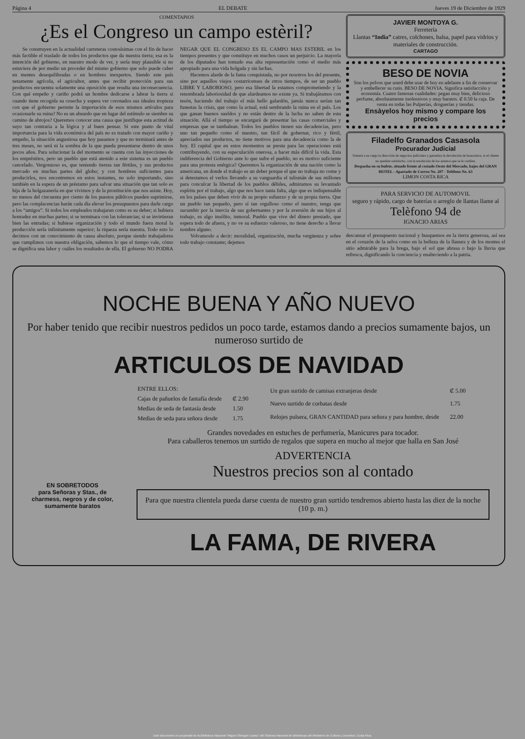Página 4 EL DEBATE Jueves 19 de Diciembre de 1929
COMENTAPIOS
¿Es el Congreso un campo estèril?
Se construyen en la actualidad carreteras costosísimas con el fin de hacer más factible el traslado de todos los productos que da nuestra tierra; esa es la intención del gobierno, en nuestro modo de ver, y sería muy plausible si no estuviera de por medio un proceder del mismo gobierno que solo puede caber en mentes desequilibradas o en hombres inexpertos. Siendo este país netamente agrícola, el agricultor, antes que recibir protección para sus productos encuentra solamente una oposición que resulta una inconsecuencia. Con qué empeño y cariño podrá un hombre dedicarse a labrar la tierra si cuando tiene recogida su cosecha y espera ver coronados sus ideales tropieza con que el gobierno permite la importación de esos mismos artículos para ocasionarle su ruina? No es un absurdo que en lugar del estímulo se siembre su camino de abrojos? Queremos conocer una causa que justifique esta actitud de suyo tan contraria a la lógica y al buen pensar. Si este punto de vital importancia para la vida económica del país no es tratado con mayor cariño y empeño, la situación angustiosa que hoy pasamos y que no terminará antes de tres meses, no será ni la sombra de la que pueda presentarse dentro de unos pocos años. Para solucionar la del momento se cuenta con las inyecciones de los empréstitos, pero un pueblo que está atenido a este sistema es un pueblo cancelado. Vergonzoso es, que teniendo tierras tan fértiles, y sus productos mercado en muchas partes del globo; y con hombres suficientes para producirlos, nos encontremos en estos instantes, no solo importando, sino también en la espera de un préstamo para salvar una situación que tan solo es hija de la holgazanería en que vivimos y de la prostitución que nos asiste. Hoy, no menos del cincuenta por ciento de los puestos públicos pueden suprimirse, pero las complacencias harán cada día elevar los presupuestos para darle cargo a los “amigos”. Si todos los empleados trabajaran como es su deber; si hubiera honradez en muchas partes; si se terminara con las tolerancias; si se invirtieran bien las entradas; si hubiese organización y todo el mundo fuera moral la producción sería infinitamente superior; la riqueza sería nuestra. Todo esto lo decimos con un conocimiento de causa absoluto, porque siendo trabajadores que cumplimos con nuestra obligación, sabemos lo que el tiempo vale, cómo se dignifica una labor y cuáles los resultados de ella. El gobierno NO PODRA NEGAR QUE EL CONGRESO ES EL CAMPO MAS ESTERIL en los tiempos presentes y que constituye en muchos casos un perjuicio. La mayoría de los diputados han tomado esa alta representación como el medio más apropiado para una vida holgada y sin luchas.
Hacemos alarde de la fama conquistada, no por nosotros los del presente, sino por aquellos viejos costarricenses de otros tiempos, de ser un pueblo LIBRE Y LABORIOSO, pero esa libertad la estamos comprometiendo y la renombrada laboriosidad de que alardeamos no existe ya. Si trabajáramos con tesón, haciendo del trabajo el más bello galardón, jamás nunca serían tan funestas la crisis, que como la actual, está sembrando la ruina en el país. Los que ganan buenos sueldos y no están dentro de la lucha no saben de esta situación. Allá el tiempo se encargará de presentar las casas comerciales y empresas que se tambalean. Todos los pueblos tienen sus decadencias, pero uno tan pequeño como el nuestro, tan fácil de gobernar, rico y fértil, apreciados sus productos, no tiene motivos para una decadencia como la de hoy. El capital que en estos momentos se presta para las operaciones está contribuyendo, con su especulación onerosa, a hacer más difícil la vida. Esta indiferencia del Gobierno ante lo que sufre el pueblo, no es motivo suficiente para una protesta enérgica? Queremos la organización de una nación como la americana, en donde el trabajo es un deber porque el que no trabaja no come y si detestamos el verlos llevando a su vanguardia el talismán de sus millones para conculcar la libertad de los pueblos débiles, admiramos su levantado espíritu por el trabajo, algo que nos hace tanta falta, algo que es indispensable en los países que deben vivir de su propio esfuerzo y de su propia tierra. Que un pueblo tan pequeño, pero sí tan orgulloso como el nuestro, tenga que sucumbir por la inercia de sus gobernantes y por la aversión de sus hijos al trabajo, es algo insólito, inmoral. Pueblo que vive del dinero prestado, que espera todo de afuera, y no ve su esfuerzo valeroso, no tiene derecho a llevar nombre alguno.
Volvamoslo a decir: moralidad, organización, mucha vergüenza y sobre todo trabajo constante; dejemos
JAVIER MONTOYA G.
Ferretería
Llantas “India” catres, colchones, balsa, papel para vidrios y materiales de construcción.
CARTAGO
BESO DE NOVIA
Son los polvos que usted debe usar de hoy en adelante a fin de conservar y embellecer su cutis. BESO DE NOVIA. Significa satisfacción y economía. Cuatro famosas cualidades: pegan muy bien, delicioso perfume, absolutamente inofensivos y muy baratos. ₡ 0.50 la caja. De venta en todas las Pulperías, droguerías y tiendas.
Ensàyelos hoy mismo y compare los precios
Filadelfo Granados Casasola
Procurador Judicial
Tomará a su cargo la dirección de negocios judiciales y garantiza la devolución de honorarios, si el cliente no quedare satisfecho, con la resolución de los asuntos que se le confíen.
Despacha en su bufete, situado frente al costado Oeste del Mercado, bajos del GRAN HOTEL - Apartado de Correo No. 207 - Teléfono No. 63
LIMON COSTA RICA
PARA SERVICIO DE AUTOMOVIL
seguro y rápido, cargo de baterías o arreglo de llantas llame al
Telèfono 94 de
IGNACIO ARIAS
descansar el presupuesto nacional y busquemos en la tierra generosa, así sea en el corazón de la selva como en la belleza de la llanura y de los montes el sitio admirable para la brega, bajo el sol que abrasa o bajo la lluvia que refresca, dignificando la conciencia y enalteciendo a la patria.
NOCHE BUENA Y AÑO NUEVO
Por haber tenido que recibir nuestros pedidos un poco tarde, estamos dando a precios sumamente bajos, un numeroso surtido de
ARTICULOS DE NAVIDAD
EN SOBRETODOS
para Señoras y Stas., de charmess, negros y de color, sumamente baratos
| ENTRE ELLOS: | |
| Cajas de pañuelos de fantafía desde | ₡ 2.90 |
| Medias de seda de fantasía desde | 1.50 |
| Medias de seda para señora desde | 1.75 |
| Un gran surtido de camisas extranjeras desde | ₡ 5.00 |
| Nuevo surtido de corbatas desde | 1.75 |
| Relojes pulsera, GRAN CANTIDAD para señora y para hombre, desde | 22.00 |
Grandes novedades en estuches de perfumería, Manicures para tocador.
Para caballeros tenemos un surtido de regalos que supera en mucho al mejor que halla en San José
ADVERTENCIA
Nuestros precios son al contado
Para que nuestra clientela pueda darse cuenta de nuestro gran surtido tendremos abierto hasta las diez de la noche (10 p. m.)
LA FAMA, DE RIVERA
Este documento es propiedad de la Biblioteca Nacional "Miguel Obregón Lizano" del Sistema Nacional de Bibliotecas del Ministerio de Cultura y Juventud, Costa Rica.